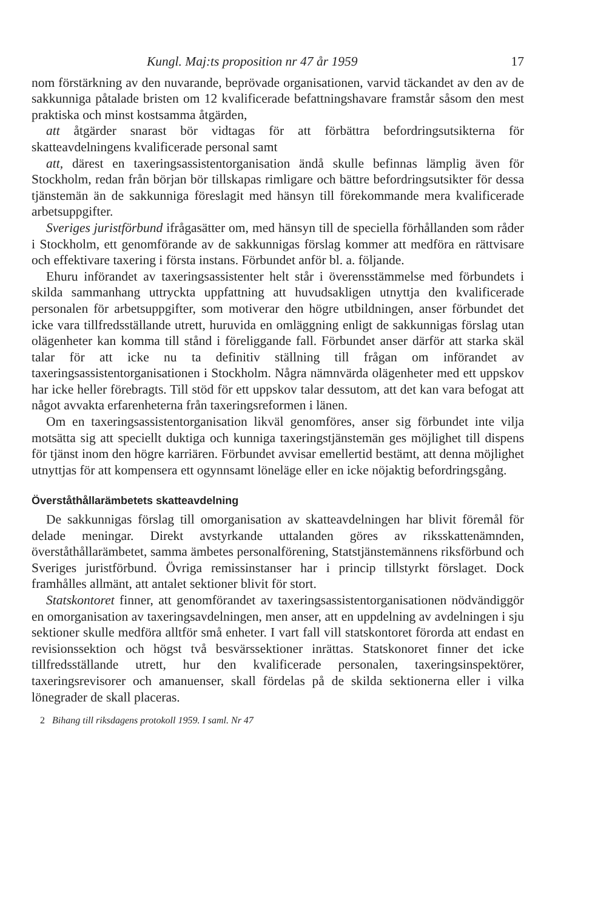Kungl. Maj:ts proposition nr 47 år 1959 17
nom förstärkning av den nuvarande, beprövade organisationen, varvid täckandet av den av de sakkunniga påtalade bristen om 12 kvalificerade befattningshavare framstår såsom den mest praktiska och minst kostsamma åtgärden,
att åtgärder snarast bör vidtagas för att förbättra befordringsutsikterna för skatteavdelningens kvalificerade personal samt
att, därest en taxeringsassistentorganisation ändå skulle befinnas lämplig även för Stockholm, redan från början bör tillskapas rimligare och bättre befordringsutsikter för dessa tjänstemän än de sakkunniga föreslagit med hänsyn till förekommande mera kvalificerade arbetsuppgifter.
Sveriges juristförbund ifrågasätter om, med hänsyn till de speciella förhållanden som råder i Stockholm, ett genomförande av de sakkunnigas förslag kommer att medföra en rättvisare och effektivare taxering i första instans. Förbundet anför bl. a. följande.
Ehuru införandet av taxeringsassistenter helt står i överensstämmelse med förbundets i skilda sammanhang uttryckta uppfattning att huvudsakligen utnyttja den kvalificerade personalen för arbetsuppgifter, som motiverar den högre utbildningen, anser förbundet det icke vara tillfredsställande utrett, huruvida en omläggning enligt de sakkunnigas förslag utan olägenheter kan komma till stånd i föreliggande fall. Förbundet anser därför att starka skäl talar för att icke nu ta definitiv ställning till frågan om införandet av taxeringsassistentorganisationen i Stockholm. Några nämnvärda olägenheter med ett uppskov har icke heller förebragts. Till stöd för ett uppskov talar dessutom, att det kan vara befogat att något avvakta erfarenheterna från taxeringsreformen i länen.
Om en taxeringsassistentorganisation likväl genomföres, anser sig förbundet inte vilja motsätta sig att speciellt duktiga och kunniga taxeringstjänstemän ges möjlighet till dispens för tjänst inom den högre karriären. Förbundet avvisar emellertid bestämt, att denna möjlighet utnyttjas för att kompensera ett ogynnsamt löneläge eller en icke nöjaktig befordringsgång.
Överståthållarämbetets skatteavdelning
De sakkunnigas förslag till omorganisation av skatteavdelningen har blivit föremål för delade meningar. Direkt avstyrkande uttalanden göres av riksskattenämnden, överståthållarämbetet, samma ämbetes personalförening, Statstjänstemännens riksförbund och Sveriges juristförbund. Övriga remissinstanser har i princip tillstyrkt förslaget. Dock framhålles allmänt, att antalet sektioner blivit för stort.
Statskontoret finner, att genomförandet av taxeringsassistentorganisationen nödvändiggör en omorganisation av taxeringsavdelningen, men anser, att en uppdelning av avdelningen i sju sektioner skulle medföra alltför små enheter. I vart fall vill statskontoret förorda att endast en revisionssektion och högst två besvärssektioner inrättas. Statskonoret finner det icke tillfredsställande utrett, hur den kvalificerade personalen, taxeringsinspektörer, taxeringsrevisorer och amanuenser, skall fördelas på de skilda sektionerna eller i vilka lönegrader de skall placeras.
2 Bihang till riksdagens protokoll 1959. I saml. Nr 47